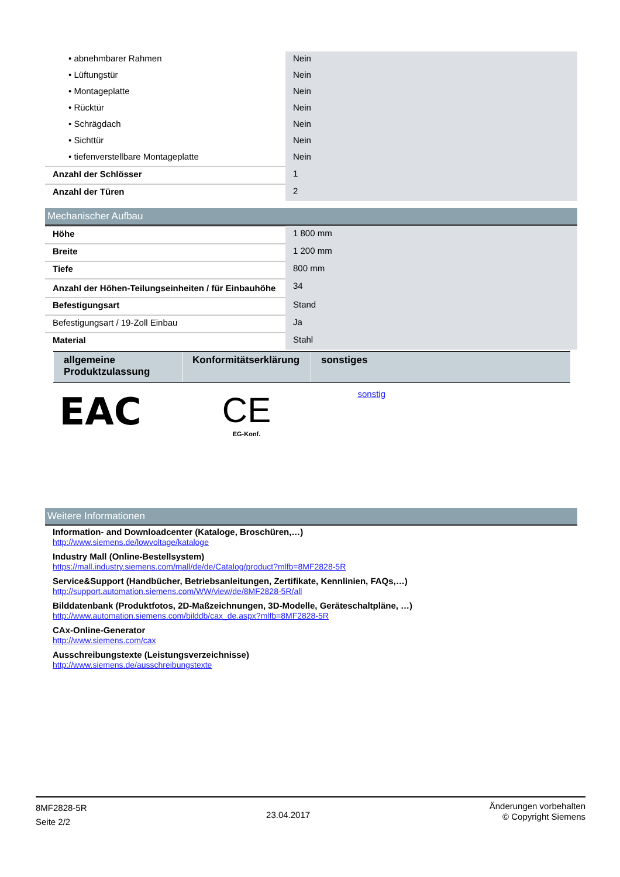| • abnehmbarer Rahmen | Nein |
| • Lüftungstür | Nein |
| • Montageplatte | Nein |
| • Rücktür | Nein |
| • Schrägdach | Nein |
| • Sichttür | Nein |
| • tiefenverstellbare Montageplatte | Nein |
| Anzahl der Schlösser | 1 |
| Anzahl der Türen | 2 |
Mechanischer Aufbau
| Höhe | 1 800 mm |
| Breite | 1 200 mm |
| Tiefe | 800 mm |
| Anzahl der Höhen-Teilungseinheiten / für Einbauhöhe | 34 |
| Befestigungsart | Stand |
| Befestigungsart / 19-Zoll Einbau | Ja |
| Material | Stahl |
| allgemeine Produktzulassung | Konformitätserklärung | sonstiges |
| --- | --- | --- |
| EAC | CE EG-Konf. | sonstig |
Weitere Informationen
Information- and Downloadcenter (Kataloge, Broschüren,…)
http://www.siemens.de/lowvoltage/kataloge
Industry Mall (Online-Bestellsystem)
https://mall.industry.siemens.com/mall/de/de/Catalog/product?mlfb=8MF2828-5R
Service&Support (Handbücher, Betriebsanleitungen, Zertifikate, Kennlinien, FAQs,…)
http://support.automation.siemens.com/WW/view/de/8MF2828-5R/all
Bilddatenbank (Produktfotos, 2D-Maßzeichnungen, 3D-Modelle, Geräteschaltpläne, …)
http://www.automation.siemens.com/bilddb/cax_de.aspx?mlfb=8MF2828-5R
CAx-Online-Generator
http://www.siemens.com/cax
Ausschreibungstexte (Leistungsverzeichnisse)
http://www.siemens.de/ausschreibungstexte
8MF2828-5R
Seite 2/2
23.04.2017
Änderungen vorbehalten
© Copyright Siemens